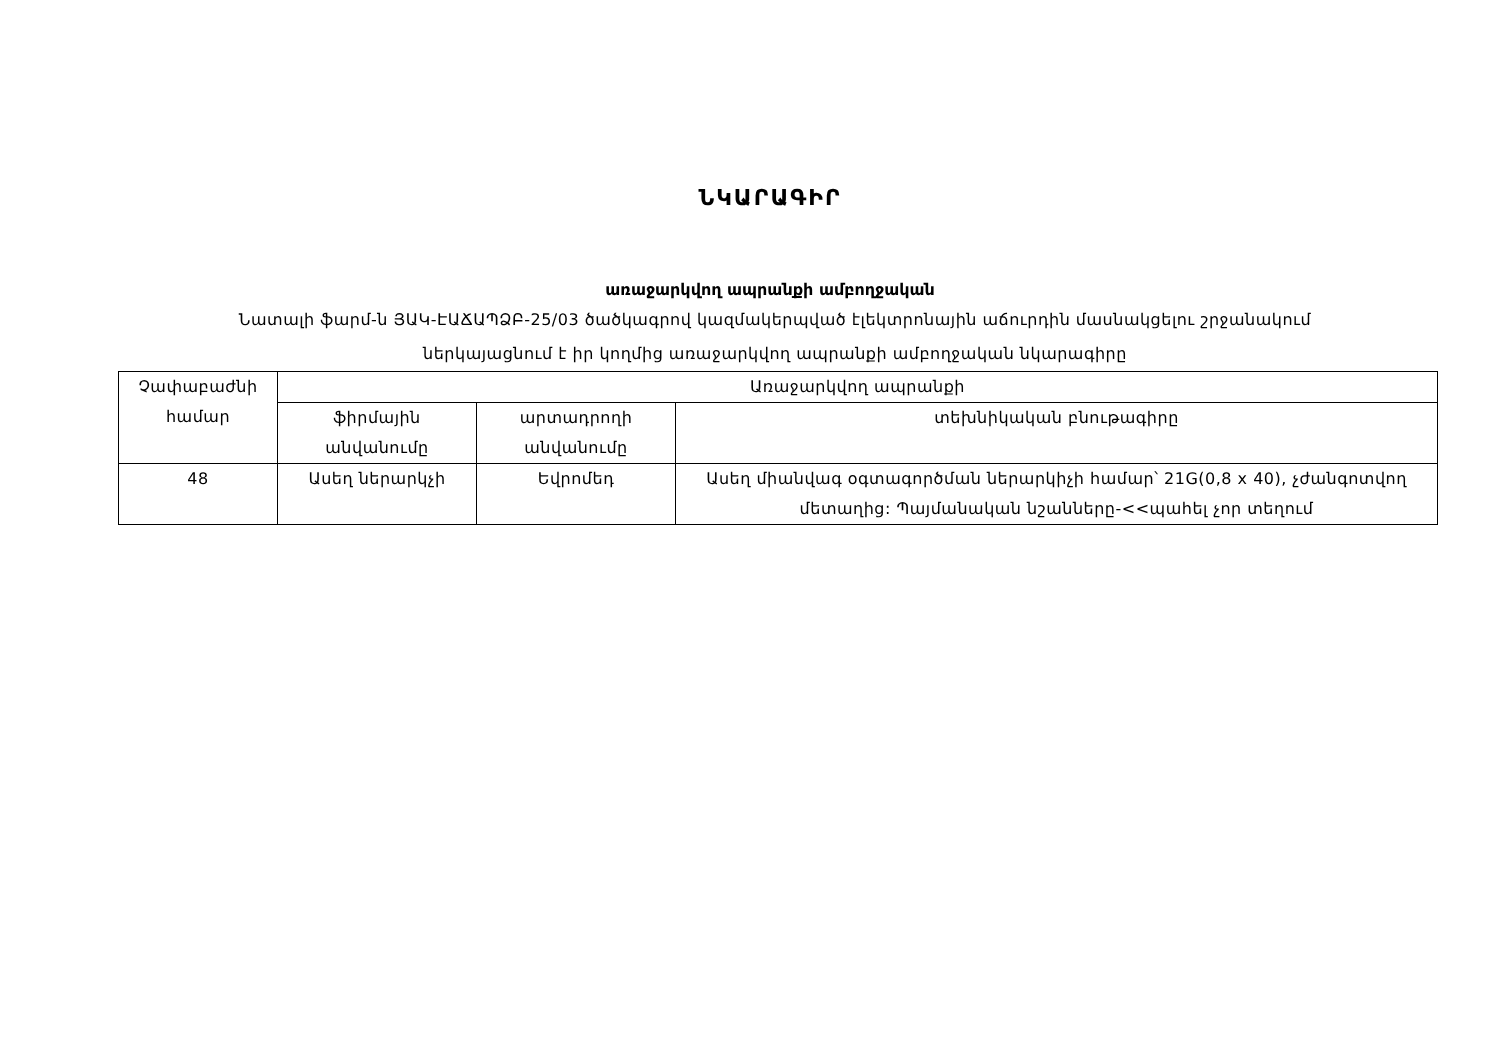ՆԿԱՐԱԳԻՐ
առաջարկվող ապրանքի ամբողջական
Նատալի ֆարմ-ն ՅԱԿ-ԷԱՃԱՊՁԲ-25/03 ծածկագրով կազմակերպված էլեկտրոնային աճուրդին մասնակցելու շրջանակում
ներկայացնում է իր կողմից առաջարկվող ապրանքի ամբողջական նկարագիրը
| Չափաբաժնի համար | Առաջարկվող ապրանքի | | |
| --- | --- | --- | --- |
| | ֆիրմային անվանումը | արտադրողի անվանումը | տեխնիկական բնութագիրը |
| 48 | Ասեղ ներարկչի | Եվրոմեդ | Ասեղ միանվագ օգտագործման ներարկիչի համար՝ 21G(0,8 x 40), չժանգոտվող մետաղից: Պայմանական նշանները-<<պահել չոր տեղում |